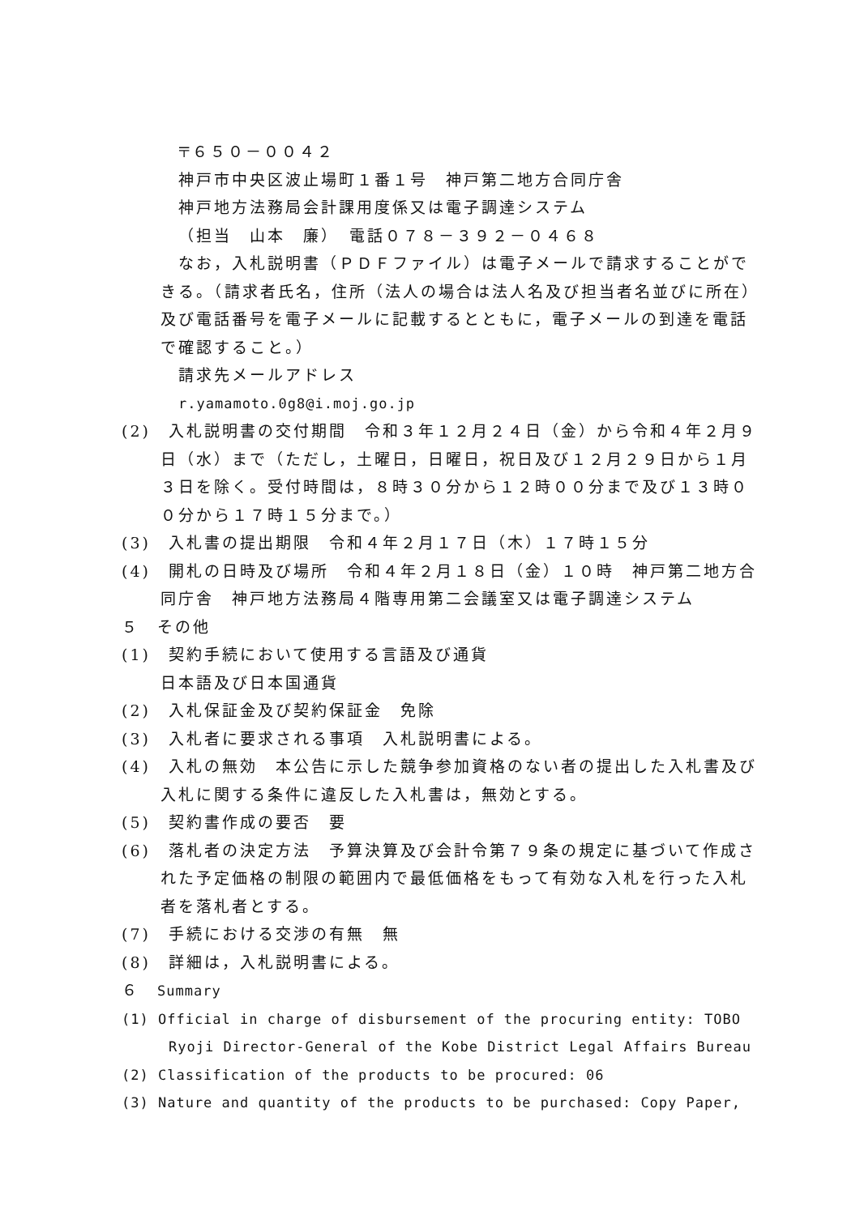〒６５０－００４２
神戸市中央区波止場町１番１号　神戸第二地方合同庁舎
神戸地方法務局会計課用度係又は電子調達システム
（担当　山本　廉）　電話０７８－３９２－０４６８
なお，入札説明書（ＰＤＦファイル）は電子メールで請求することができる。（請求者氏名，住所（法人の場合は法人名及び担当者名並びに所在）及び電話番号を電子メールに記載するとともに，電子メールの到達を電話で確認すること。）
請求先メールアドレス
r.yamamoto.0g8@i.moj.go.jp
(2)　入札説明書の交付期間　令和３年１２月２４日（金）から令和４年２月９日（水）まで（ただし，土曜日，日曜日，祝日及び１２月２９日から１月３日を除く。受付時間は，８時３０分から１２時００分まで及び１３時００分から１７時１５分まで。）
(3)　入札書の提出期限　令和４年２月１７日（木）１７時１５分
(4)　開札の日時及び場所　令和４年２月１８日（金）１０時　神戸第二地方合同庁舎　神戸地方法務局４階専用第二会議室又は電子調達システム
５　その他
(1)　契約手続において使用する言語及び通貨
日本語及び日本国通貨
(2)　入札保証金及び契約保証金　免除
(3)　入札者に要求される事項　入札説明書による。
(4)　入札の無効　本公告に示した競争参加資格のない者の提出した入札書及び入札に関する条件に違反した入札書は，無効とする。
(5)　契約書作成の要否　要
(6)　落札者の決定方法　予算決算及び会計令第７９条の規定に基づいて作成された予定価格の制限の範囲内で最低価格をもって有効な入札を行った入札者を落札者とする。
(7)　手続における交渉の有無　無
(8)　詳細は，入札説明書による。
６　Summary
(1) Official in charge of disbursement of the procuring entity: TOBO Ryoji Director-General of the Kobe District Legal Affairs Bureau
(2) Classification of the products to be procured: 06
(3) Nature and quantity of the products to be purchased: Copy Paper,